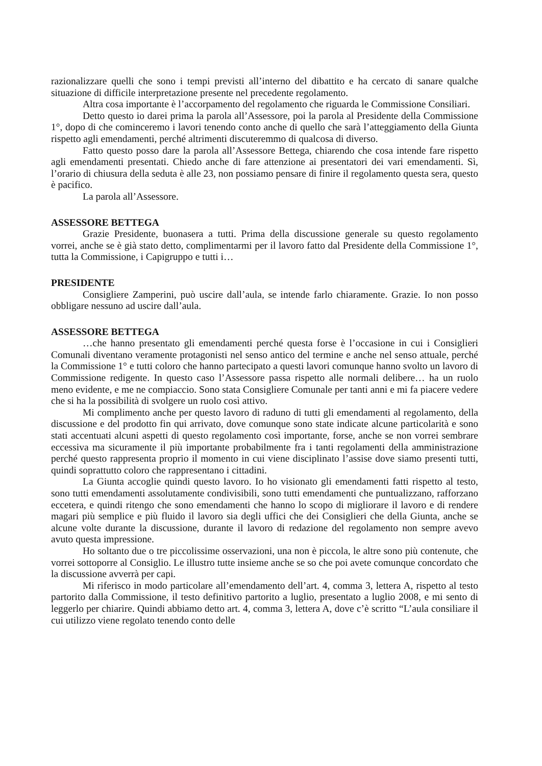razionalizzare quelli che sono i tempi previsti all’interno del dibattito e ha cercato di sanare qualche situazione di difficile interpretazione presente nel precedente regolamento.
Altra cosa importante è l’accorpamento del regolamento che riguarda le Commissione Consiliari.
Detto questo io darei prima la parola all’Assessore, poi la parola al Presidente della Commissione 1°, dopo di che cominceremo i lavori tenendo conto anche di quello che sarà l’atteggiamento della Giunta rispetto agli emendamenti, perché altrimenti discuteremmo di qualcosa di diverso.
Fatto questo posso dare la parola all’Assessore Bettega, chiarendo che cosa intende fare rispetto agli emendamenti presentati. Chiedo anche di fare attenzione ai presentatori dei vari emendamenti. Sì, l’orario di chiusura della seduta è alle 23, non possiamo pensare di finire il regolamento questa sera, questo è pacifico.
La parola all’Assessore.
ASSESSORE BETTEGA
Grazie Presidente, buonasera a tutti. Prima della discussione generale su questo regolamento vorrei, anche se è già stato detto, complimentarmi per il lavoro fatto dal Presidente della Commissione 1°, tutta la Commissione, i Capigruppo e tutti i…
PRESIDENTE
Consigliere Zamperini, può uscire dall’aula, se intende farlo chiaramente. Grazie. Io non posso obbligare nessuno ad uscire dall’aula.
ASSESSORE BETTEGA
…che hanno presentato gli emendamenti perché questa forse è l’occasione in cui i Consiglieri Comunali diventano veramente protagonisti nel senso antico del termine e anche nel senso attuale, perché la Commissione 1° e tutti coloro che hanno partecipato a questi lavori comunque hanno svolto un lavoro di Commissione redigente. In questo caso l’Assessore passa rispetto alle normali delibere… ha un ruolo meno evidente, e me ne compiaccio. Sono stata Consigliere Comunale per tanti anni e mi fa piacere vedere che si ha la possibilità di svolgere un ruolo così attivo.
Mi complimento anche per questo lavoro di raduno di tutti gli emendamenti al regolamento, della discussione e del prodotto fin qui arrivato, dove comunque sono state indicate alcune particolarità e sono stati accentuati alcuni aspetti di questo regolamento così importante, forse, anche se non vorrei sembrare eccessiva ma sicuramente il più importante probabilmente fra i tanti regolamenti della amministrazione perché questo rappresenta proprio il momento in cui viene disciplinato l’assise dove siamo presenti tutti, quindi soprattutto coloro che rappresentano i cittadini.
La Giunta accoglie quindi questo lavoro. Io ho visionato gli emendamenti fatti rispetto al testo, sono tutti emendamenti assolutamente condivisibili, sono tutti emendamenti che puntualizzano, rafforzano eccetera, e quindi ritengo che sono emendamenti che hanno lo scopo di migliorare il lavoro e di rendere magari più semplice e più fluido il lavoro sia degli uffici che dei Consiglieri che della Giunta, anche se alcune volte durante la discussione, durante il lavoro di redazione del regolamento non sempre avevo avuto questa impressione.
Ho soltanto due o tre piccolissime osservazioni, una non è piccola, le altre sono più contenute, che vorrei sottoporre al Consiglio. Le illustro tutte insieme anche se so che poi avete comunque concordato che la discussione avverrà per capi.
Mi riferisco in modo particolare all’emendamento dell’art. 4, comma 3, lettera A, rispetto al testo partorito dalla Commissione, il testo definitivo partorito a luglio, presentato a luglio 2008, e mi sento di leggerlo per chiarire. Quindi abbiamo detto art. 4, comma 3, lettera A, dove c’è scritto “L’aula consiliare il cui utilizzo viene regolato tenendo conto delle